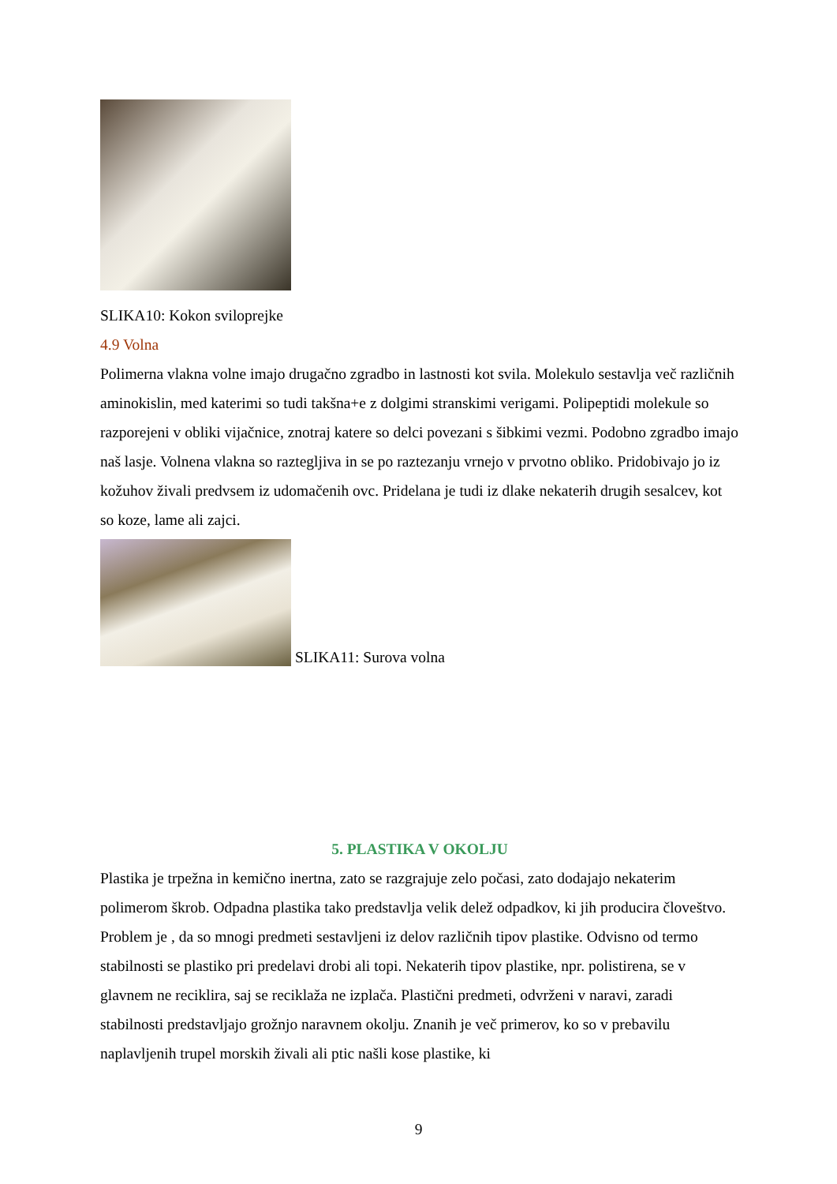SLIKA10: Kokon sviloprejke
4.9 Volna
Polimerna vlakna volne imajo drugačno zgradbo in lastnosti kot svila. Molekulo sestavlja več različnih aminokislin, med katerimi so tudi takšna+e z dolgimi stranskimi verigami. Polipeptidi molekule so razporejeni v obliki vijačnice, znotraj katere so delci povezani s šibkimi vezmi. Podobno zgradbo imajo naš lasje. Volnena vlakna so raztegljiva in se po raztezanju vrnejo v prvotno obliko. Pridobivajo jo iz kožuhov živali predvsem iz udomačenih ovc. Pridelana je tudi iz dlake nekaterih drugih sesalcev, kot so koze, lame ali zajci.
SLIKA11: Surova volna
5. PLASTIKA V OKOLJU
Plastika je trpežna in kemično inertna, zato se razgrajuje zelo počasi, zato dodajajo nekaterim polimerom škrob. Odpadna plastika tako predstavlja velik delež odpadkov, ki jih producira človeštvo. Problem je , da so mnogi predmeti sestavljeni iz delov različnih tipov plastike. Odvisno od termo stabilnosti se plastiko pri predelavi drobi ali topi. Nekaterih tipov plastike, npr. polistirena, se v glavnem ne reciklira, saj se reciklaža ne izplača. Plastični predmeti, odvrženi v naravi, zaradi stabilnosti predstavljajo grožnjo naravnem okolju. Znanih je več primerov, ko so v prebavilu naplavljenih trupel morskih živali ali ptic našli kose plastike, ki
9